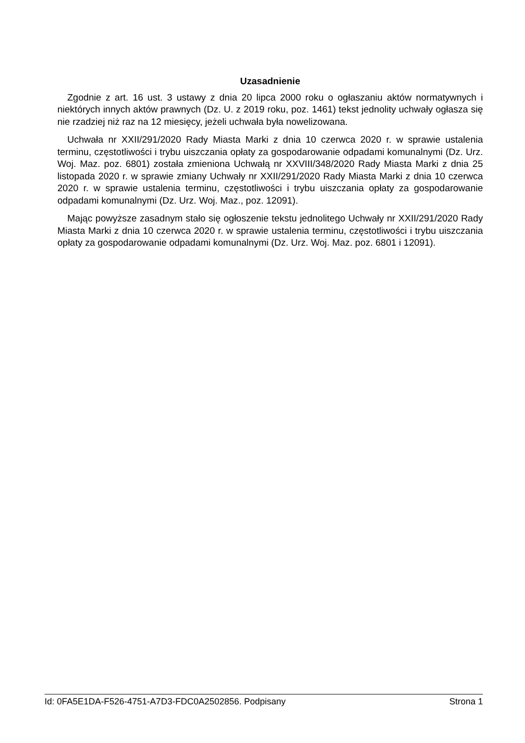Uzasadnienie
Zgodnie z art. 16 ust. 3 ustawy z dnia 20 lipca 2000 roku o ogłaszaniu aktów normatywnych i niektórych innych aktów prawnych (Dz. U. z 2019 roku, poz. 1461) tekst jednolity uchwały ogłasza się nie rzadziej niż raz na 12 miesięcy, jeżeli uchwała była nowelizowana.
Uchwała nr XXII/291/2020 Rady Miasta Marki z dnia 10 czerwca 2020 r. w sprawie ustalenia terminu, częstotliwości i trybu uiszczania opłaty za gospodarowanie odpadami komunalnymi (Dz. Urz. Woj. Maz. poz. 6801) została zmieniona Uchwałą nr XXVIII/348/2020 Rady Miasta Marki z dnia 25 listopada 2020 r. w sprawie zmiany Uchwały nr XXII/291/2020 Rady Miasta Marki z dnia 10 czerwca 2020 r. w sprawie ustalenia terminu, częstotliwości i trybu uiszczania opłaty za gospodarowanie odpadami komunalnymi (Dz. Urz. Woj. Maz., poz. 12091).
Mając powyższe zasadnym stało się ogłoszenie tekstu jednolitego Uchwały nr XXII/291/2020 Rady Miasta Marki z dnia 10 czerwca 2020 r. w sprawie ustalenia terminu, częstotliwości i trybu uiszczania opłaty za gospodarowanie odpadami komunalnymi (Dz. Urz. Woj. Maz. poz. 6801 i 12091).
Id: 0FA5E1DA-F526-4751-A7D3-FDC0A2502856. Podpisany Strona 1